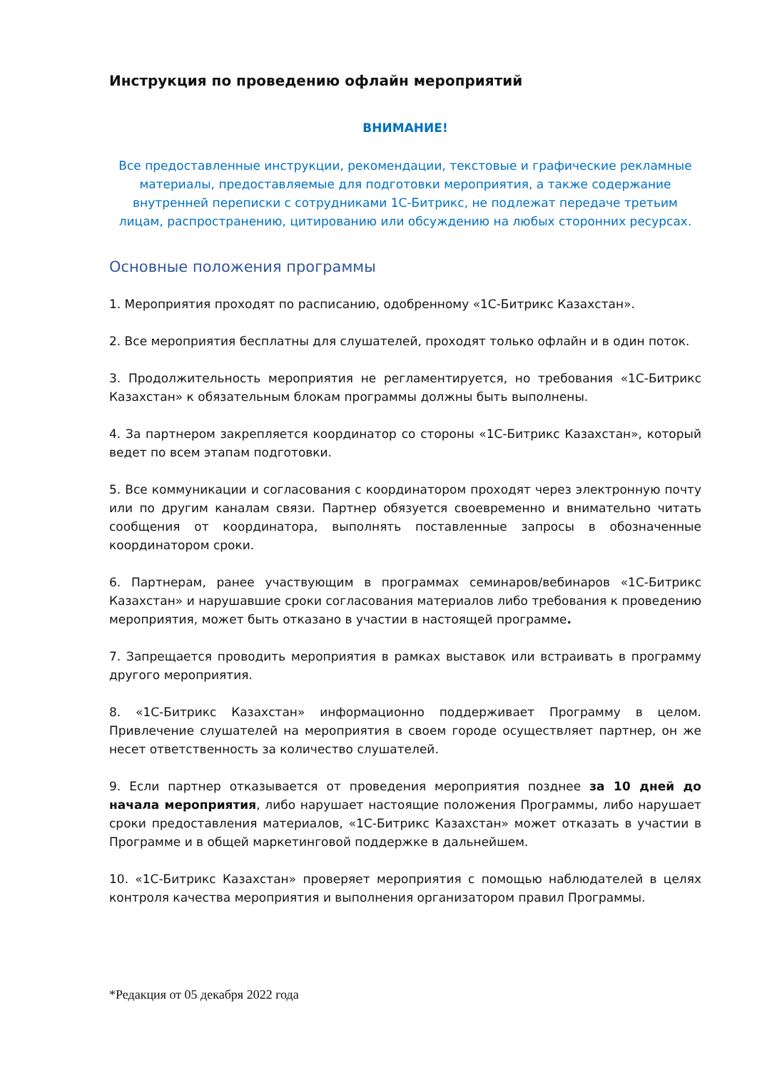Инструкция по проведению офлайн мероприятий
ВНИМАНИЕ!
Все предоставленные инструкции, рекомендации, текстовые и графические рекламные материалы, предоставляемые для подготовки мероприятия, а также содержание внутренней переписки с сотрудниками 1С-Битрикс, не подлежат передаче третьим лицам, распространению, цитированию или обсуждению на любых сторонних ресурсах.
Основные положения программы
1. Мероприятия проходят по расписанию, одобренному «1С-Битрикс Казахстан».
2. Все мероприятия бесплатны для слушателей, проходят только офлайн и в один поток.
3. Продолжительность мероприятия не регламентируется, но требования «1С-Битрикс Казахстан» к обязательным блокам программы должны быть выполнены.
4. За партнером закрепляется координатор со стороны «1С-Битрикс Казахстан», который ведет по всем этапам подготовки.
5. Все коммуникации и согласования с координатором проходят через электронную почту или по другим каналам связи. Партнер обязуется своевременно и внимательно читать сообщения от координатора, выполнять поставленные запросы в обозначенные координатором сроки.
6. Партнерам, ранее участвующим в программах семинаров/вебинаров «1С-Битрикс Казахстан» и нарушавшие сроки согласования материалов либо требования к проведению мероприятия, может быть отказано в участии в настоящей программе.
7. Запрещается проводить мероприятия в рамках выставок или встраивать в программу другого мероприятия.
8. «1С-Битрикс Казахстан» информационно поддерживает Программу в целом. Привлечение слушателей на мероприятия в своем городе осуществляет партнер, он же несет ответственность за количество слушателей.
9. Если партнер отказывается от проведения мероприятия позднее за 10 дней до начала мероприятия, либо нарушает настоящие положения Программы, либо нарушает сроки предоставления материалов, «1С-Битрикс Казахстан» может отказать в участии в Программе и в общей маркетинговой поддержке в дальнейшем.
10. «1С-Битрикс Казахстан» проверяет мероприятия с помощью наблюдателей в целях контроля качества мероприятия и выполнения организатором правил Программы.
*Редакция от 05 декабря 2022 года